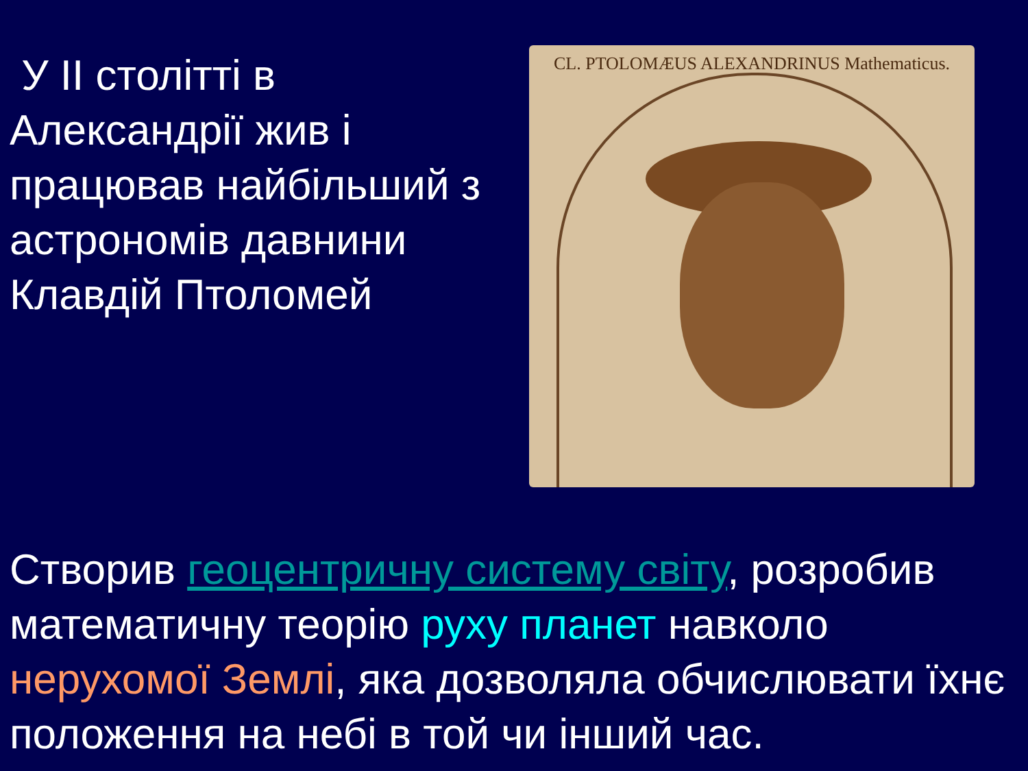У ІІ столітті в Александрії жив і працював найбільший з астрономів давнини Клавдій Птоломей
CL. PTOLOMÆUS ALEXANDRINUS Mathematicus.
Створив геоцентричну систему світу, розробив математичну теорію руху планет навколо нерухомої Землі, яка дозволяла обчислювати їхнє положення на небі в той чи інший час.